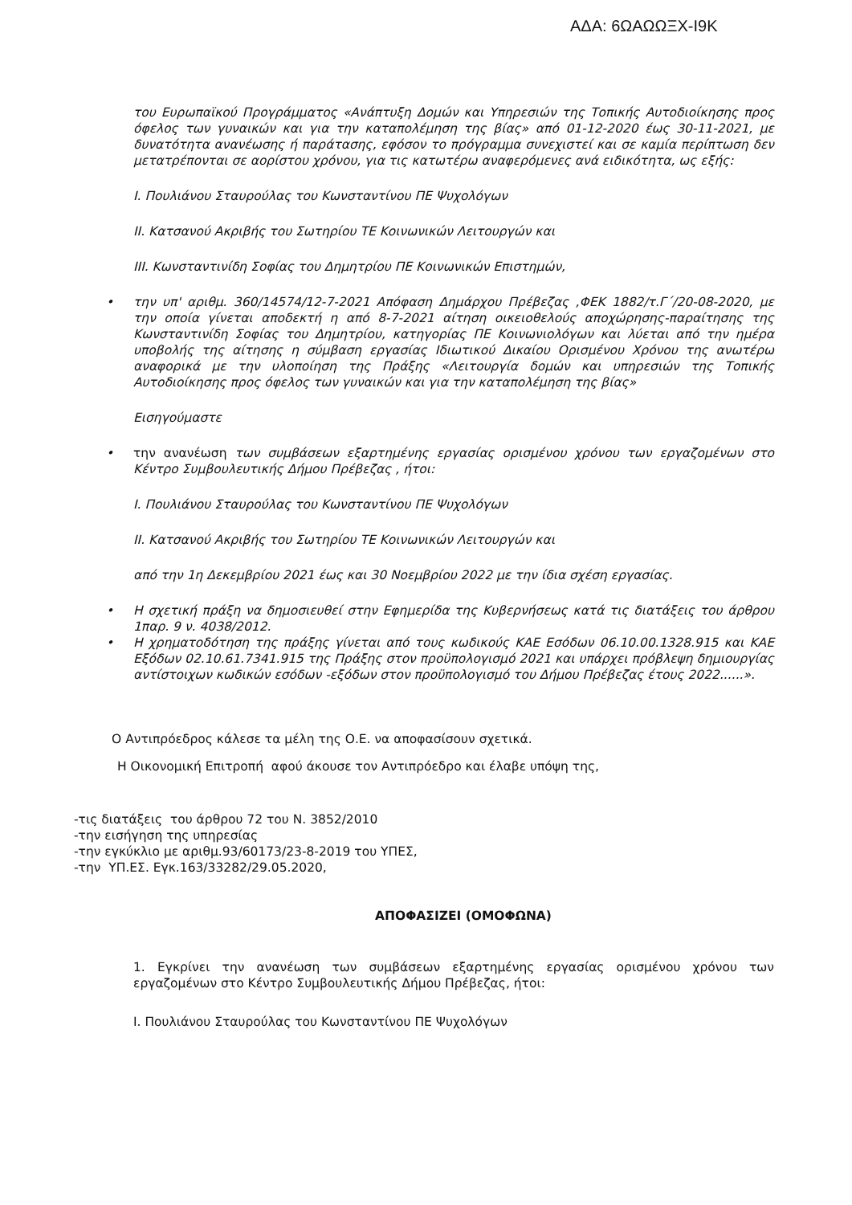ΑΔΑ: 6ΩΑΩΩΞΧ-Ι9Κ
του Ευρωπαϊκού Προγράμματος «Ανάπτυξη Δομών και Υπηρεσιών της Τοπικής Αυτοδιοίκησης προς όφελος των γυναικών και για την καταπολέμηση της βίας» από 01-12-2020 έως 30-11-2021, με δυνατότητα ανανέωσης ή παράτασης, εφόσον το πρόγραμμα συνεχιστεί και σε καμία περίπτωση δεν μετατρέπονται σε αορίστου χρόνου, για τις κατωτέρω αναφερόμενες ανά ειδικότητα, ως εξής:
Ι. Πουλιάνου Σταυρούλας του Κωνσταντίνου ΠΕ Ψυχολόγων
ΙΙ. Κατσανού Ακριβής του Σωτηρίου ΤΕ Κοινωνικών Λειτουργών και
ΙΙΙ. Κωνσταντινίδη Σοφίας του Δημητρίου ΠΕ Κοινωνικών Επιστημών,
• την υπ' αριθμ. 360/14574/12-7-2021 Απόφαση Δημάρχου Πρέβεζας ,ΦΕΚ 1882/τ.Γ΄/20-08-2020, με την οποία γίνεται αποδεκτή η από 8-7-2021 αίτηση οικειοθελούς αποχώρησης-παραίτησης της Κωνσταντινίδη Σοφίας του Δημητρίου, κατηγορίας ΠΕ Κοινωνιολόγων και λύεται από την ημέρα υποβολής της αίτησης η σύμβαση εργασίας Ιδιωτικού Δικαίου Ορισμένου Χρόνου της ανωτέρω αναφορικά με την υλοποίηση της Πράξης «Λειτουργία δομών και υπηρεσιών της Τοπικής Αυτοδιοίκησης προς όφελος των γυναικών και για την καταπολέμηση της βίας»
Εισηγούμαστε
• την ανανέωση των συμβάσεων εξαρτημένης εργασίας ορισμένου χρόνου των εργαζομένων στο Κέντρο Συμβουλευτικής Δήμου Πρέβεζας , ήτοι:
Ι. Πουλιάνου Σταυρούλας του Κωνσταντίνου ΠΕ Ψυχολόγων
ΙΙ. Κατσανού Ακριβής του Σωτηρίου ΤΕ Κοινωνικών Λειτουργών και
από την 1η Δεκεμβρίου 2021 έως και 30 Νοεμβρίου 2022 με την ίδια σχέση εργασίας.
• Η σχετική πράξη να δημοσιευθεί στην Εφημερίδα της Κυβερνήσεως κατά τις διατάξεις του άρθρου 1παρ. 9 ν. 4038/2012.
• Η χρηματοδότηση της πράξης γίνεται από τους κωδικούς ΚΑΕ Εσόδων 06.10.00.1328.915 και ΚΑΕ Εξόδων 02.10.61.7341.915 της Πράξης στον προϋπολογισμό 2021 και υπάρχει πρόβλεψη δημιουργίας αντίστοιχων κωδικών εσόδων -εξόδων στον προϋπολογισμό του Δήμου Πρέβεζας έτους 2022......».
Ο Αντιπρόεδρος κάλεσε τα μέλη της Ο.Ε. να αποφασίσουν σχετικά.
Η Οικονομική Επιτροπή αφού άκουσε τον Αντιπρόεδρο και έλαβε υπόψη της,
-τις διατάξεις του άρθρου 72 του Ν. 3852/2010
-την εισήγηση της υπηρεσίας
-την εγκύκλιο με αριθμ.93/60173/23-8-2019 του ΥΠΕΣ,
-την ΥΠ.ΕΣ. Εγκ.163/33282/29.05.2020,
ΑΠΟΦΑΣΙΖΕΙ (ΟΜΟΦΩΝΑ)
1. Εγκρίνει την ανανέωση των συμβάσεων εξαρτημένης εργασίας ορισμένου χρόνου των εργαζομένων στο Κέντρο Συμβουλευτικής Δήμου Πρέβεζας, ήτοι:
Ι. Πουλιάνου Σταυρούλας του Κωνσταντίνου ΠΕ Ψυχολόγων